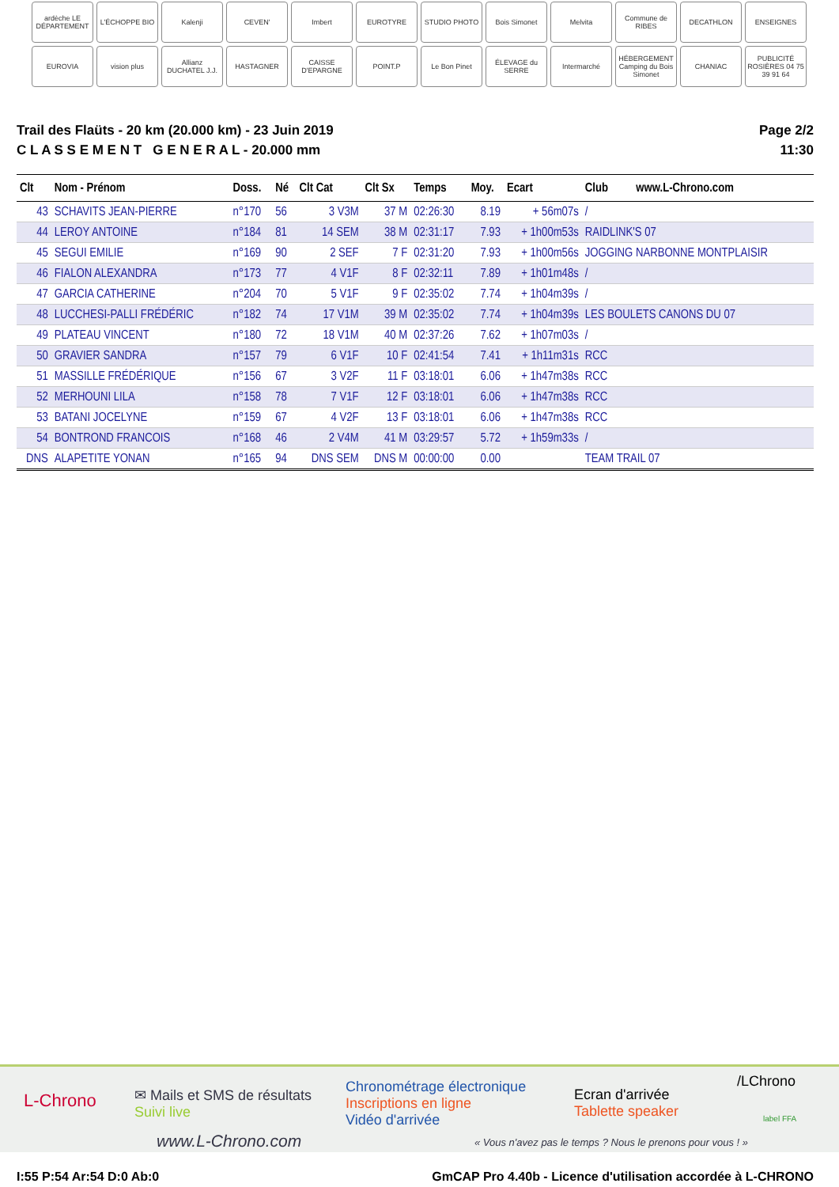ardèche LE DÉPARTEMENT
L'ÉCHOPPE BIO
Kalenji
CEVEN'
Imbert
EUROTYRE
STUDIO PHOTO
Bois Simonet
Melvita
Commune de RIBES
DECATHLON
ENSEIGNES
EUROVIA
vision plus
Allianz DUCHATEL J.J.
HASTAGNER
CAISSE D'EPARGNE
POINT.P
Le Bon Pinet
ÉLEVAGE du SERRE
Intermarché
HÉBERGEMENT Camping du Bois Simonet
CHANIAC
PUBLICITÉ ROSIÈRES 04 75 39 91 64
Trail des Flaüts - 20 km (20.000 km) - 23 Juin 2019
C L A S S E M E N T G E N E R A L - 20.000 mm
Page 2/2
11:30
| Clt | Nom - Prénom | Doss. | Né | Clt Cat | Clt Sx | Temps | Moy. | Ecart | Club | www.L-Chrono.com |
| --- | --- | --- | --- | --- | --- | --- | --- | --- | --- | --- |
| 43 | SCHAVITS JEAN-PIERRE | n°170 | 56 | 3 V3M | 37 M | 02:26:30 | 8.19 | + 56m07s | / | |
| 44 | LEROY ANTOINE | n°184 | 81 | 14 SEM | 38 M | 02:31:17 | 7.93 | + 1h00m53s | RAIDLINK'S 07 | |
| 45 | SEGUI EMILIE | n°169 | 90 | 2 SEF | 7 F | 02:31:20 | 7.93 | + 1h00m56s | JOGGING NARBONNE MONTPLAISIR | |
| 46 | FIALON ALEXANDRA | n°173 | 77 | 4 V1F | 8 F | 02:32:11 | 7.89 | + 1h01m48s | / | |
| 47 | GARCIA CATHERINE | n°204 | 70 | 5 V1F | 9 F | 02:35:02 | 7.74 | + 1h04m39s | / | |
| 48 | LUCCHESI-PALLI FRÉDÉRIC | n°182 | 74 | 17 V1M | 39 M | 02:35:02 | 7.74 | + 1h04m39s | LES BOULETS CANONS DU 07 | |
| 49 | PLATEAU VINCENT | n°180 | 72 | 18 V1M | 40 M | 02:37:26 | 7.62 | + 1h07m03s | / | |
| 50 | GRAVIER SANDRA | n°157 | 79 | 6 V1F | 10 F | 02:41:54 | 7.41 | + 1h11m31s | RCC | |
| 51 | MASSILLE FRÉDÉRIQUE | n°156 | 67 | 3 V2F | 11 F | 03:18:01 | 6.06 | + 1h47m38s | RCC | |
| 52 | MERHOUNI LILA | n°158 | 78 | 7 V1F | 12 F | 03:18:01 | 6.06 | + 1h47m38s | RCC | |
| 53 | BATANI JOCELYNE | n°159 | 67 | 4 V2F | 13 F | 03:18:01 | 6.06 | + 1h47m38s | RCC | |
| 54 | BONTROND FRANCOIS | n°168 | 46 | 2 V4M | 41 M | 03:29:57 | 5.72 | + 1h59m33s | / | |
| DNS | ALAPETITE YONAN | n°165 | 94 | DNS SEM | DNS M | 00:00:00 | 0.00 | | TEAM TRAIL 07 | |
L-Chrono
✉ Mails et SMS de résultats
Suivi live
www.L-Chrono.com
Chronométrage électronique
Inscriptions en ligne
Vidéo d'arrivée
« Vous n'avez pas le temps ? Nous le prenons pour vous ! »
Ecran d'arrivée
Tablette speaker
/LChrono
label FFA
I:55 P:54 Ar:54 D:0 Ab:0 GmCAP Pro 4.40b - Licence d'utilisation accordée à L-CHRONO